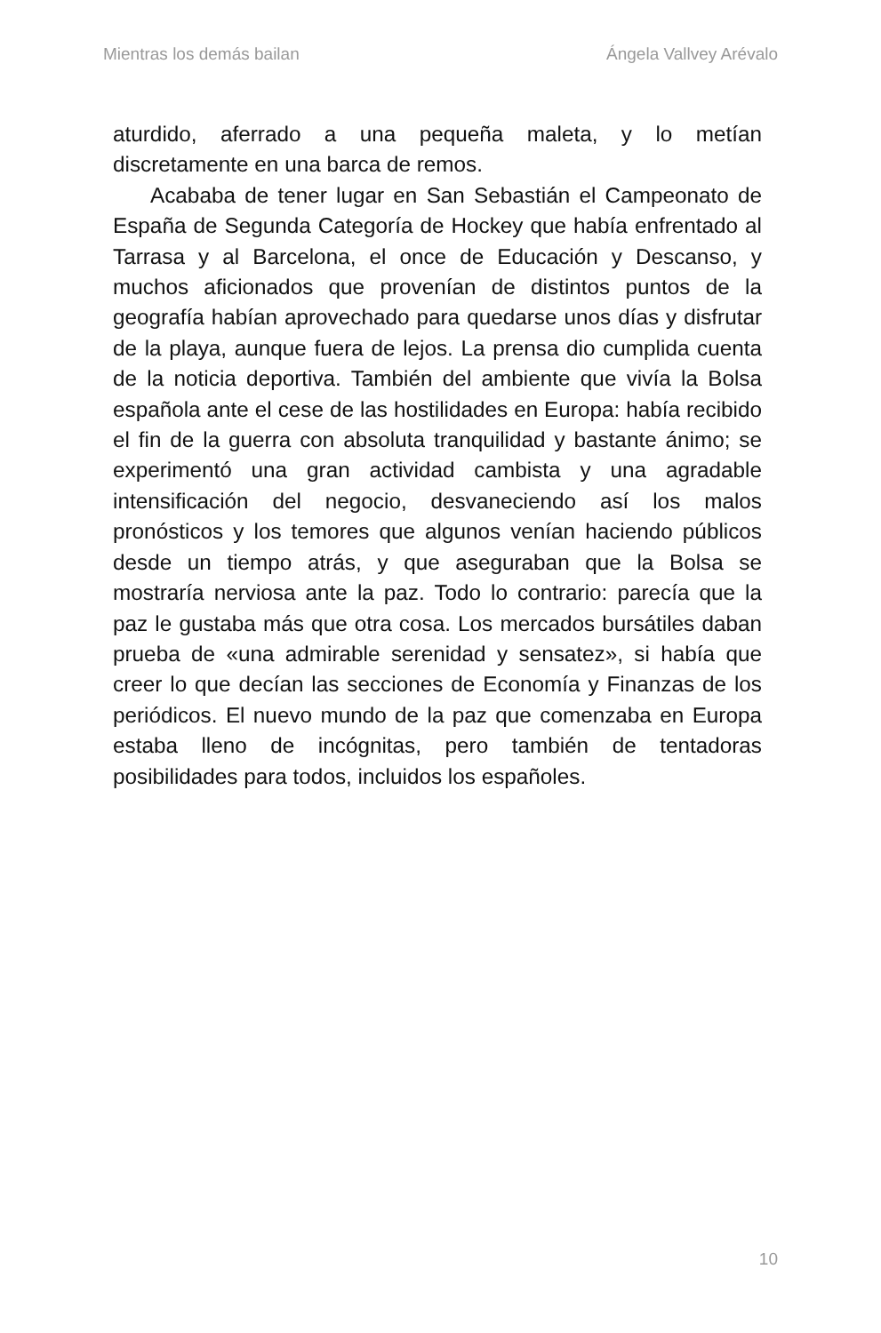Mientras los demás bailan Ángela Vallvey Arévalo
aturdido, aferrado a una pequeña maleta, y lo metían discretamente en una barca de remos.
Acababa de tener lugar en San Sebastián el Campeonato de España de Segunda Categoría de Hockey que había enfrentado al Tarrasa y al Barcelona, el once de Educación y Descanso, y muchos aficionados que provenían de distintos puntos de la geografía habían aprovechado para quedarse unos días y disfrutar de la playa, aunque fuera de lejos. La prensa dio cumplida cuenta de la noticia deportiva. También del ambiente que vivía la Bolsa española ante el cese de las hostilidades en Europa: había recibido el fin de la guerra con absoluta tranquilidad y bastante ánimo; se experimentó una gran actividad cambista y una agradable intensificación del negocio, desvaneciendo así los malos pronósticos y los temores que algunos venían haciendo públicos desde un tiempo atrás, y que aseguraban que la Bolsa se mostraría nerviosa ante la paz. Todo lo contrario: parecía que la paz le gustaba más que otra cosa. Los mercados bursátiles daban prueba de «una admirable serenidad y sensatez», si había que creer lo que decían las secciones de Economía y Finanzas de los periódicos. El nuevo mundo de la paz que comenzaba en Europa estaba lleno de incógnitas, pero también de tentadoras posibilidades para todos, incluidos los españoles.
10